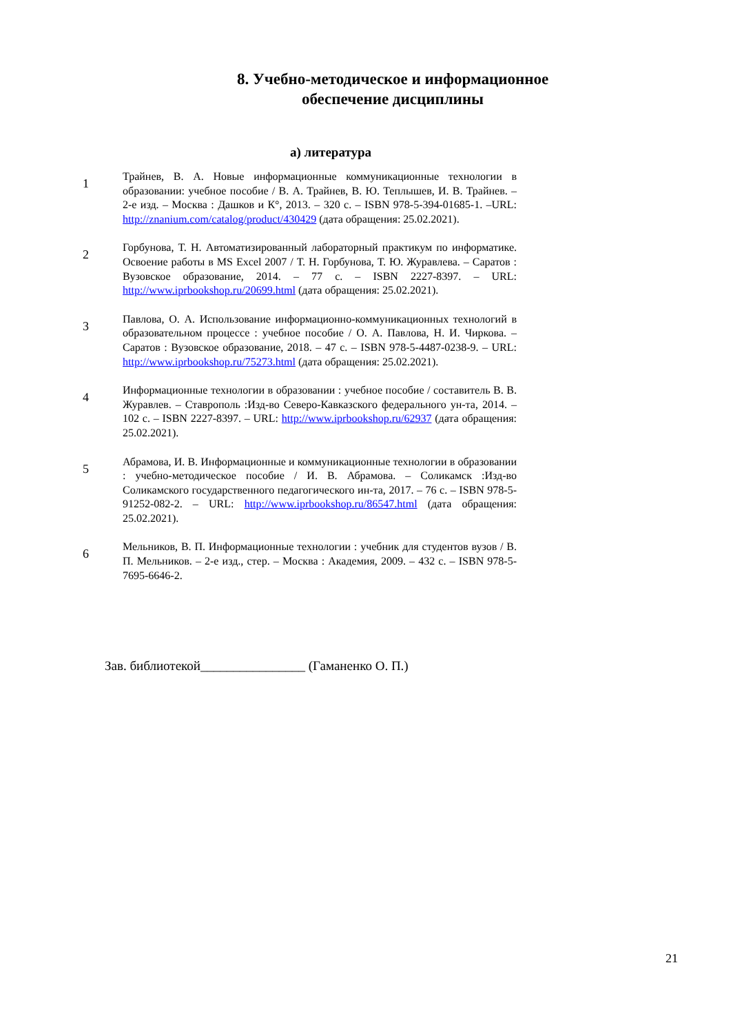8. Учебно-методическое и информационное обеспечение дисциплины
а) литература
1
Трайнев, В. А. Новые информационные коммуникационные технологии в образовании: учебное пособие / В. А. Трайнев, В. Ю. Теплышев, И. В. Трайнев. – 2-е изд. – Москва : Дашков и К°, 2013. – 320 с. – ISBN 978-5-394-01685-1. –URL: http://znanium.com/catalog/product/430429 (дата обращения: 25.02.2021).
2
Горбунова, Т. Н. Автоматизированный лабораторный практикум по информатике. Освоение работы в MS Excel 2007 / Т. Н. Горбунова, Т. Ю. Журавлева. – Саратов : Вузовское образование, 2014. – 77 с. – ISBN 2227-8397. – URL: http://www.iprbookshop.ru/20699.html (дата обращения: 25.02.2021).
3
Павлова, О. А. Использование информационно-коммуникационных технологий в образовательном процессе : учебное пособие / О. А. Павлова, Н. И. Чиркова. – Саратов : Вузовское образование, 2018. – 47 с. – ISBN 978-5-4487-0238-9. – URL: http://www.iprbookshop.ru/75273.html (дата обращения: 25.02.2021).
4
Информационные технологии в образовании : учебное пособие / составитель В. В. Журавлев. – Ставрополь :Изд-во Северо-Кавказского федерального ун-та, 2014. – 102 с. – ISBN 2227-8397. – URL: http://www.iprbookshop.ru/62937 (дата обращения: 25.02.2021).
5
Абрамова, И. В. Информационные и коммуникационные технологии в образовании : учебно-методическое пособие / И. В. Абрамова. – Соликамск :Изд-во Соликамского государственного педагогического ин-та, 2017. – 76 с. – ISBN 978-5-91252-082-2. – URL: http://www.iprbookshop.ru/86547.html (дата обращения: 25.02.2021).
6
Мельников, В. П. Информационные технологии : учебник для студентов вузов / В. П. Мельников. – 2-е изд., стер. – Москва : Академия, 2009. – 432 с. – ISBN 978-5-7695-6646-2.
Зав. библиотекой________________ (Гаманенко О. П.)
21